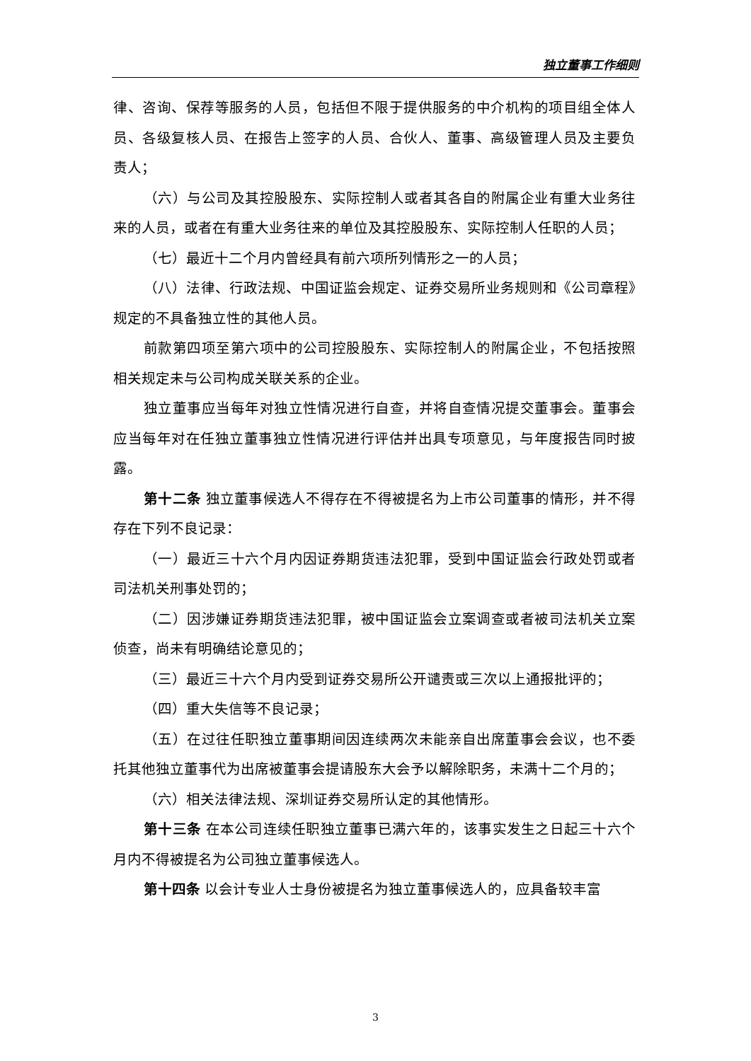独立董事工作细则
律、咨询、保荐等服务的人员，包括但不限于提供服务的中介机构的项目组全体人员、各级复核人员、在报告上签字的人员、合伙人、董事、高级管理人员及主要负责人；
（六）与公司及其控股股东、实际控制人或者其各自的附属企业有重大业务往来的人员，或者在有重大业务往来的单位及其控股股东、实际控制人任职的人员；
（七）最近十二个月内曾经具有前六项所列情形之一的人员；
（八）法律、行政法规、中国证监会规定、证券交易所业务规则和《公司章程》规定的不具备独立性的其他人员。
前款第四项至第六项中的公司控股股东、实际控制人的附属企业，不包括按照相关规定未与公司构成关联关系的企业。
独立董事应当每年对独立性情况进行自查，并将自查情况提交董事会。董事会应当每年对在任独立董事独立性情况进行评估并出具专项意见，与年度报告同时披露。
第十二条 独立董事候选人不得存在不得被提名为上市公司董事的情形，并不得存在下列不良记录：
（一）最近三十六个月内因证券期货违法犯罪，受到中国证监会行政处罚或者司法机关刑事处罚的；
（二）因涉嫌证券期货违法犯罪，被中国证监会立案调查或者被司法机关立案侦查，尚未有明确结论意见的；
（三）最近三十六个月内受到证券交易所公开谴责或三次以上通报批评的；
（四）重大失信等不良记录；
（五）在过往任职独立董事期间因连续两次未能亲自出席董事会会议，也不委托其他独立董事代为出席被董事会提请股东大会予以解除职务，未满十二个月的；
（六）相关法律法规、深圳证券交易所认定的其他情形。
第十三条 在本公司连续任职独立董事已满六年的，该事实发生之日起三十六个月内不得被提名为公司独立董事候选人。
第十四条 以会计专业人士身份被提名为独立董事候选人的，应具备较丰富
3